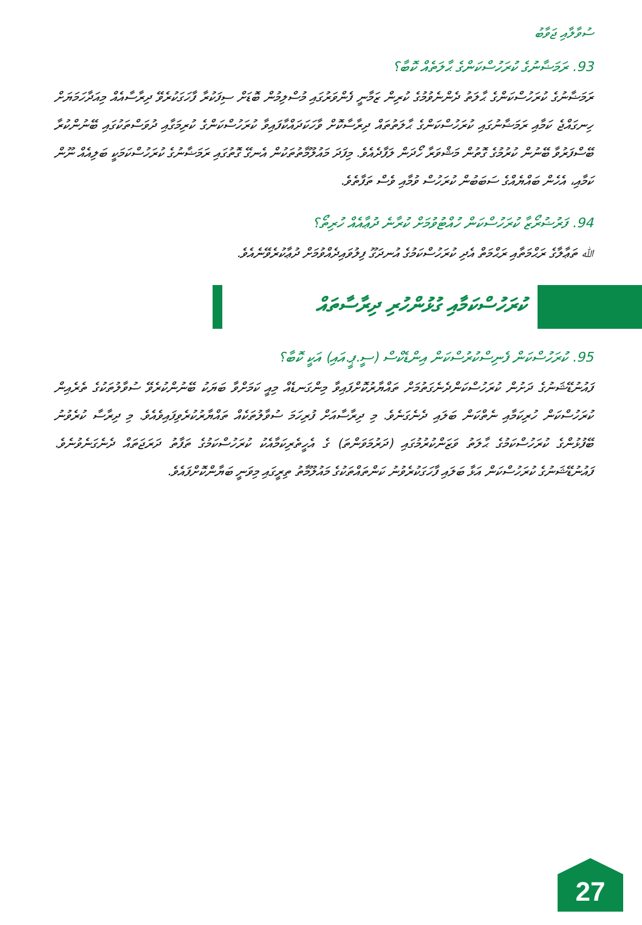ސުވާލާއި ޖަވާބު
93. ރަމަޟާނުގެ ކުރަހުސްކަންގެ ޙާލަތެއް ކޮބާ؟
ރަމަޟާނުގެ ކުރަހުސްކަންގެ ޙާލަތު ދެންނެވުމުގެ ކުރިން ޒަމާނީ ފެންވަރުގައި މުސްލިމުން ބޮޑަށް ސިފަކުރާ ފާހަގަކުރެވޭ ދިރާސާއެއް މިއަދާހަމަޔަށް ހިނގައްޖެ ކަމާއި ރަމަޟާނުގައި ކުރަހުސްކަންގެ ޙާލަތުތައް ދިރާސާކޮށް ވާހަކަދައްކާފައިވާ ކުރަހުސްކަންގެ ކުރިމަގާއި ދުވަސްތަކުގައި ބޭނުންކުރާ ބޭސްފަރުވާ ބޭނުން ކުރުމުގެ ގޮތުން މަޝްވަރާ ހޯދަން ލަފާދެއެވެ. މިފަދަ މައުލޫމާތުތަކުން އެނގޭ ގޮތުގައި ރަމަޟާނުގެ ކުރަހުސްކަމަކީ ބަލިއެއް ނޫން ކަމާއި، އެހެން ބައްޔެއްގެ ސަބަބުން ކުރަހުސް ވުމާއި ވެސް ތަފާތެވެ.
94. ފަރުޟުރޯޒާ ކުރަހުސްކަން ހުއްޓުވުމަށް ކުރާނެ ދުޢާއެއް ހުރިތޯ؟
ﷲ ތަޢާލާގެ ރަޙްމަތާއި ރަޙްމަތް އެދި ކުރަހުސްކަމުގެ އުނދަގޫ ފިލުވައިދެއްވުމަށް ދުޢާކުރެވޭނެއެވެ.
ކުރަހުސްކަމާއި ގުޅުންހުރި ދިރާސާތައް
95. ކުރަހުސްކަން ފެނިސްކުރުސްކަން އިންޑެކްސް (ސީ.ޕީ.އައި) އަކީ ކޮބާ؟
ފައުނުޑޭޝަނުގެ ދަށުން ކުރަހުސްކަންދެނެގަތުމަށް ތައްޔާރުކޮށްފައިވާ މިންގަނޑެއް މިއީ ކަމަށްވާ ބަޔަކު ބޭނުންކުރެވޭ ސުވާލުތަކުގެ ތެރެއިން ކުރަހުސްކަން ހުރިކަމާއި ނެތްކަން ބަލައި ދެނެގަނެވެ. މި ދިރާސާއަށް ފުރިހަމަ ސުވާލުތަކެއް ތައްޔާރުކުރެވިފައިވެއެވެ. މި ދިރާސާ ކުރެވުނު ބޭފުޅުންގެ ކުރަހުސްކަމުގެ ޙާލަތު ވަޒަންކުރުމުގައި (ދަރުމަވަންތަ) ގެ އެހީތެރިކަމާއެކު ކުރަހުސްކަމުގެ ތަފާތު ދަރަޖަތައް ދެނެގަނެވުނެވެ. ފައުނުޑޭޝަނުގެ ކުރަހުސްކަން އަޅާ ބަލައި ފާހަގަކުރެވުނު ކަންތައްތަކުގެ މައުލޫމާތު ތިރީގައި މިވަނީ ބަޔާންކޮށްފައެވެ.
27